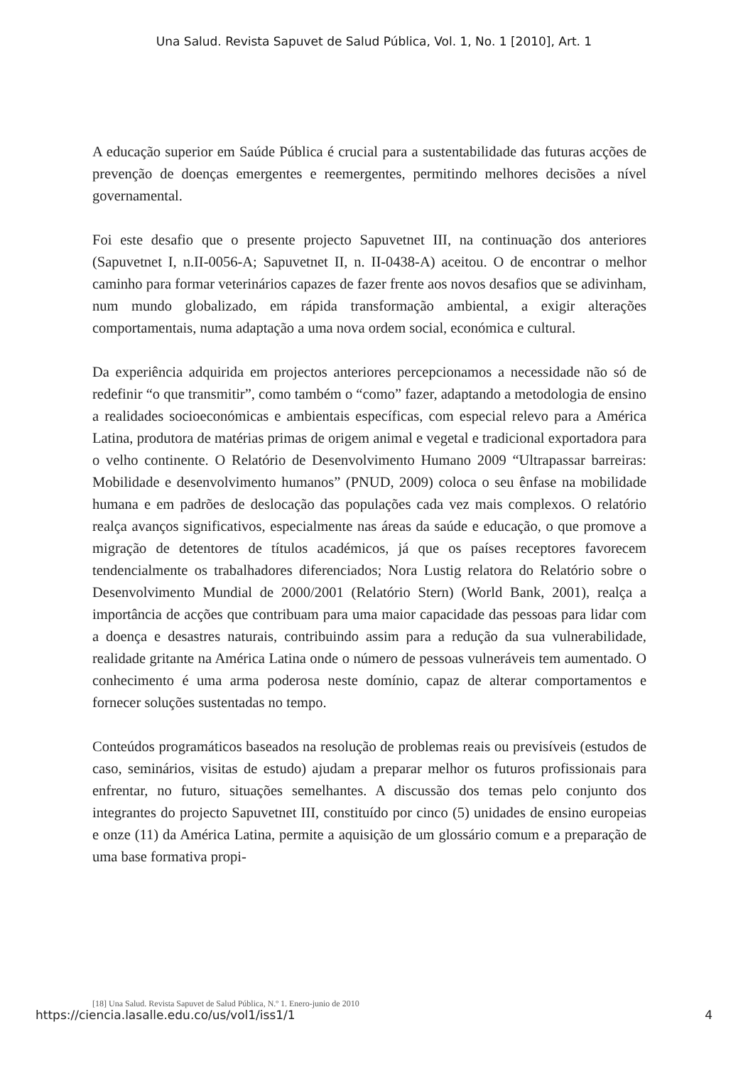Una Salud. Revista Sapuvet de Salud Pública, Vol. 1, No. 1 [2010], Art. 1
A educação superior em Saúde Pública é crucial para a sustentabilidade das futuras acções de prevenção de doenças emergentes e reemergentes, permitindo melhores decisões a nível governamental.
Foi este desafio que o presente projecto Sapuvetnet III, na continuação dos anteriores (Sapuvetnet I, n.II-0056-A; Sapuvetnet II, n. II-0438-A) aceitou. O de encontrar o melhor caminho para formar veterinários capazes de fazer frente aos novos desafios que se adivinham, num mundo globalizado, em rápida transformação ambiental, a exigir alterações comportamentais, numa adaptação a uma nova ordem social, económica e cultural.
Da experiência adquirida em projectos anteriores percepcionamos a necessidade não só de redefinir “o que transmitir”, como também o “como” fazer, adaptando a metodologia de ensino a realidades socioeconómicas e ambientais específicas, com especial relevo para a América Latina, produtora de matérias primas de origem animal e vegetal e tradicional exportadora para o velho continente. O Relatório de Desenvolvimento Humano 2009 “Ultrapassar barreiras: Mobilidade e desenvolvimento humanos” (PNUD, 2009) coloca o seu ênfase na mobilidade humana e em padrões de deslocação das populações cada vez mais complexos. O relatório realça avanços significativos, especialmente nas áreas da saúde e educação, o que promove a migração de detentores de títulos académicos, já que os países receptores favorecem tendencialmente os trabalhadores diferenciados; Nora Lustig relatora do Relatório sobre o Desenvolvimento Mundial de 2000/2001 (Relatório Stern) (World Bank, 2001), realça a importância de acções que contribuam para uma maior capacidade das pessoas para lidar com a doença e desastres naturais, contribuindo assim para a redução da sua vulnerabilidade, realidade gritante na América Latina onde o número de pessoas vulneráveis tem aumentado. O conhecimento é uma arma poderosa neste domínio, capaz de alterar comportamentos e fornecer soluções sustentadas no tempo.
Conteúdos programáticos baseados na resolução de problemas reais ou previsíveis (estudos de caso, seminários, visitas de estudo) ajudam a preparar melhor os futuros profissionais para enfrentar, no futuro, situações semelhantes. A discussão dos temas pelo conjunto dos integrantes do projecto Sapuvetnet III, constituído por cinco (5) unidades de ensino europeias e onze (11) da América Latina, permite a aquisição de um glossário comum e a preparação de uma base formativa propi-
[18] Una Salud. Revista Sapuvet de Salud Pública, N.º 1. Enero-junio de 2010
https://ciencia.lasalle.edu.co/us/vol1/iss1/1
4